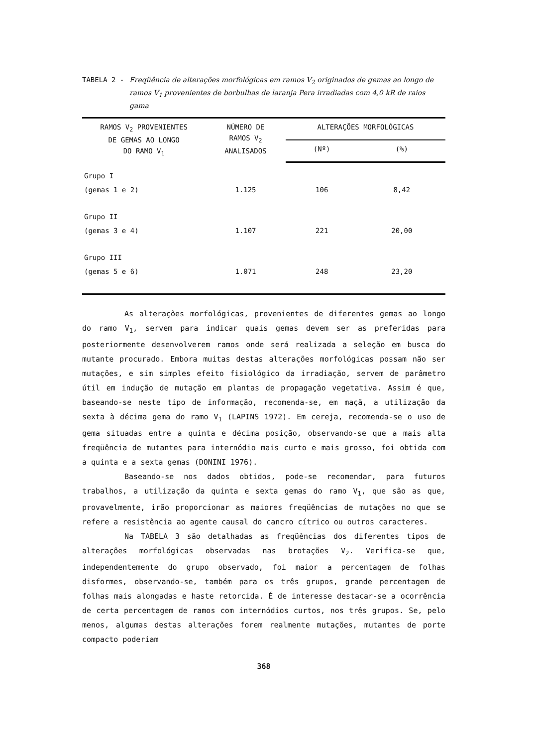TABELA 2 - Freqüência de alterações morfológicas em ramos V<sub>2</sub> originados de gemas ao longo de ramos V<sub>1</sub> provenientes de borbulhas de laranja Pera irradiadas com 4,0 kR de raios gama
| RAMOS V<sub>2</sub> PROVENIENTES DE GEMAS AO LONGO DO RAMO V<sub>1</sub> | NÚMERO DE RAMOS V<sub>2</sub> ANALISADOS | ALTERAÇÕES MORFOLÓGICAS | |
| --- | --- | --- | --- |
| | | (Nº) | (%) |
| Grupo I (gemas 1 e 2) | 1.125 | 106 | 8,42 |
| Grupo II (gemas 3 e 4) | 1.107 | 221 | 20,00 |
| Grupo III (gemas 5 e 6) | 1.071 | 248 | 23,20 |
As alterações morfológicas, provenientes de diferentes gemas ao longo do ramo V<sub>1</sub>, servem para indicar quais gemas devem ser as preferidas para posteriormente desenvolverem ramos onde será realizada a seleção em busca do mutante procurado. Embora muitas destas alterações morfológicas possam não ser mutações, e sim simples efeito fisiológico da irradiação, servem de parâmetro útil em indução de mutação em plantas de propagação vegetativa. Assim é que, baseando-se neste tipo de informação, recomenda-se, em maçã, a utilização da sexta à décima gema do ramo V<sub>1</sub> (LAPINS 1972). Em cereja, recomenda-se o uso de gema situadas entre a quinta e décima posição, observando-se que a mais alta freqüência de mutantes para internódio mais curto e mais grosso, foi obtida com a quinta e a sexta gemas (DONINI 1976).
Baseando-se nos dados obtidos, pode-se recomendar, para futuros trabalhos, a utilização da quinta e sexta gemas do ramo V<sub>1</sub>, que são as que, provavelmente, irão proporcionar as maiores freqüências de mutações no que se refere a resistência ao agente causal do cancro cítrico ou outros caracteres.
Na TABELA 3 são detalhadas as freqüências dos diferentes tipos de alterações morfológicas observadas nas brotações V<sub>2</sub>. Verifica-se que, independentemente do grupo observado, foi maior a percentagem de folhas disformes, observando-se, também para os três grupos, grande percentagem de folhas mais alongadas e haste retorcida. É de interesse destacar-se a ocorrência de certa percentagem de ramos com internódios curtos, nos três grupos. Se, pelo menos, algumas destas alterações forem realmente mutações, mutantes de porte compacto poderiam
368